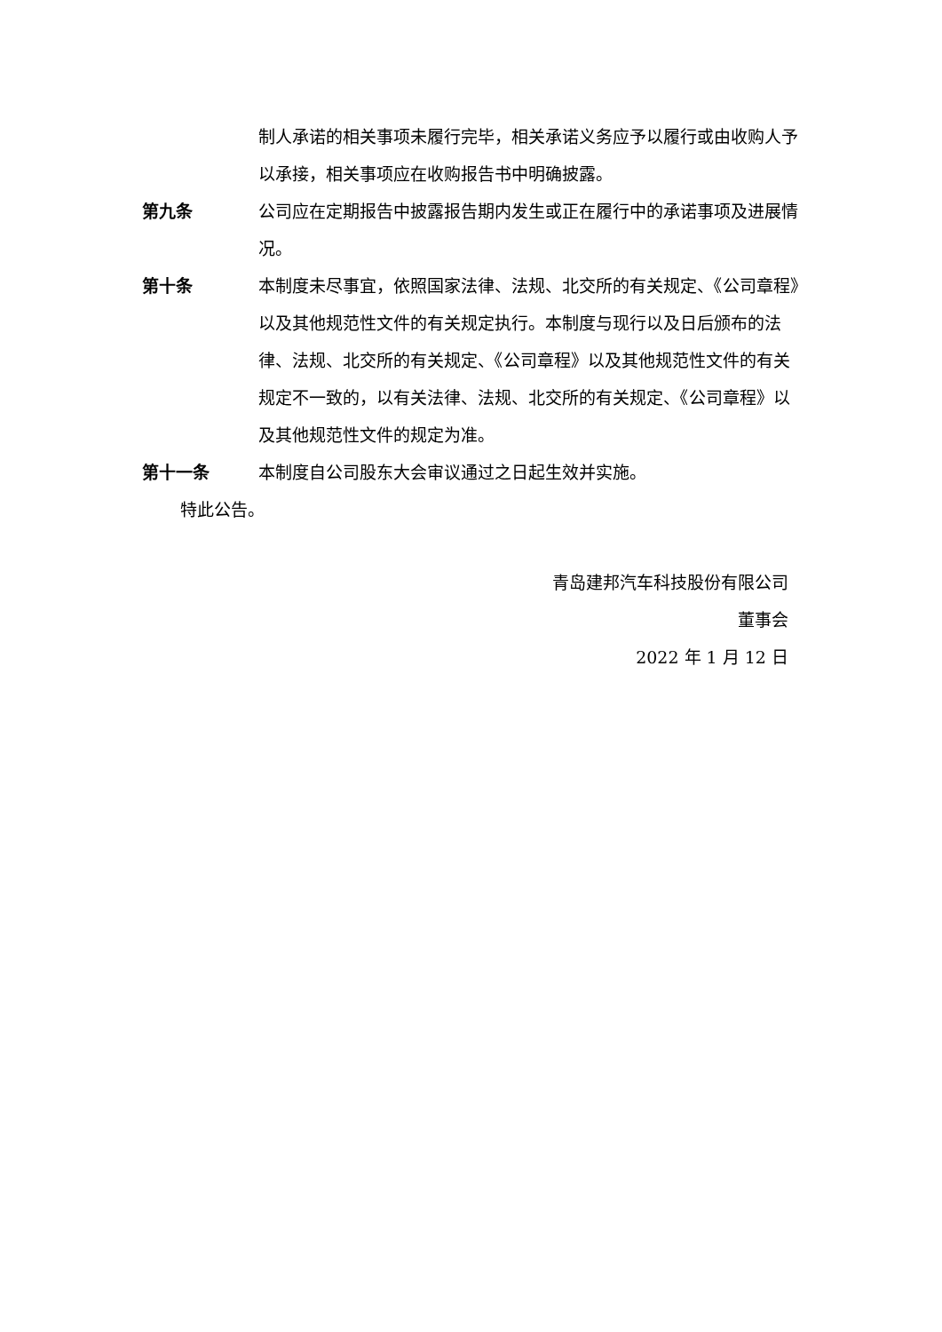制人承诺的相关事项未履行完毕，相关承诺义务应予以履行或由收购人予以承接，相关事项应在收购报告书中明确披露。
第九条 公司应在定期报告中披露报告期内发生或正在履行中的承诺事项及进展情况。
第十条 本制度未尽事宜，依照国家法律、法规、北交所的有关规定、《公司章程》以及其他规范性文件的有关规定执行。本制度与现行以及日后颁布的法律、法规、北交所的有关规定、《公司章程》以及其他规范性文件的有关规定不一致的，以有关法律、法规、北交所的有关规定、《公司章程》以及其他规范性文件的规定为准。
第十一条 本制度自公司股东大会审议通过之日起生效并实施。
特此公告。
青岛建邦汽车科技股份有限公司
董事会
2022 年 1 月 12 日